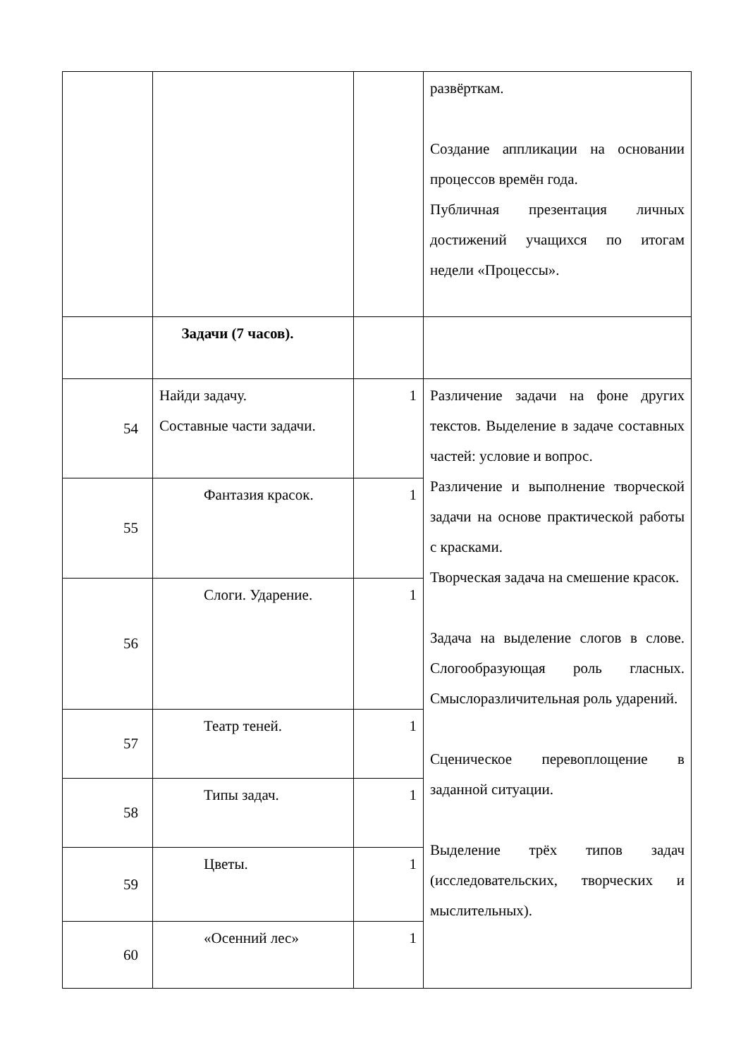| | | | развёрткам. Создание аппликации на основании процессов времён года. Публичная презентация личных достижений учащихся по итогам недели «Процессы». |
| | Задачи (7 часов). | | |
| 54 | Найди задачу. Составные части задачи. | 1 | Различение задачи на фоне других текстов. Выделение в задаче составных частей: условие и вопрос. Различение и выполнение творческой задачи на основе практической работы с красками. Творческая задача на смешение красок. Задача на выделение слогов в слове. Слогообразующая роль гласных. Смыслоразличительная роль ударений. Сценическое перевоплощение в заданной ситуации. Выделение трёх типов задач (исследовательских, творческих и мыслительных). |
| 55 | Фантазия красок. | 1 | |
| 56 | Слоги. Ударение. | 1 | |
| 57 | Театр теней. | 1 | |
| 58 | Типы задач. | 1 | |
| 59 | Цветы. | 1 | |
| 60 | «Осенний лес» | 1 | |